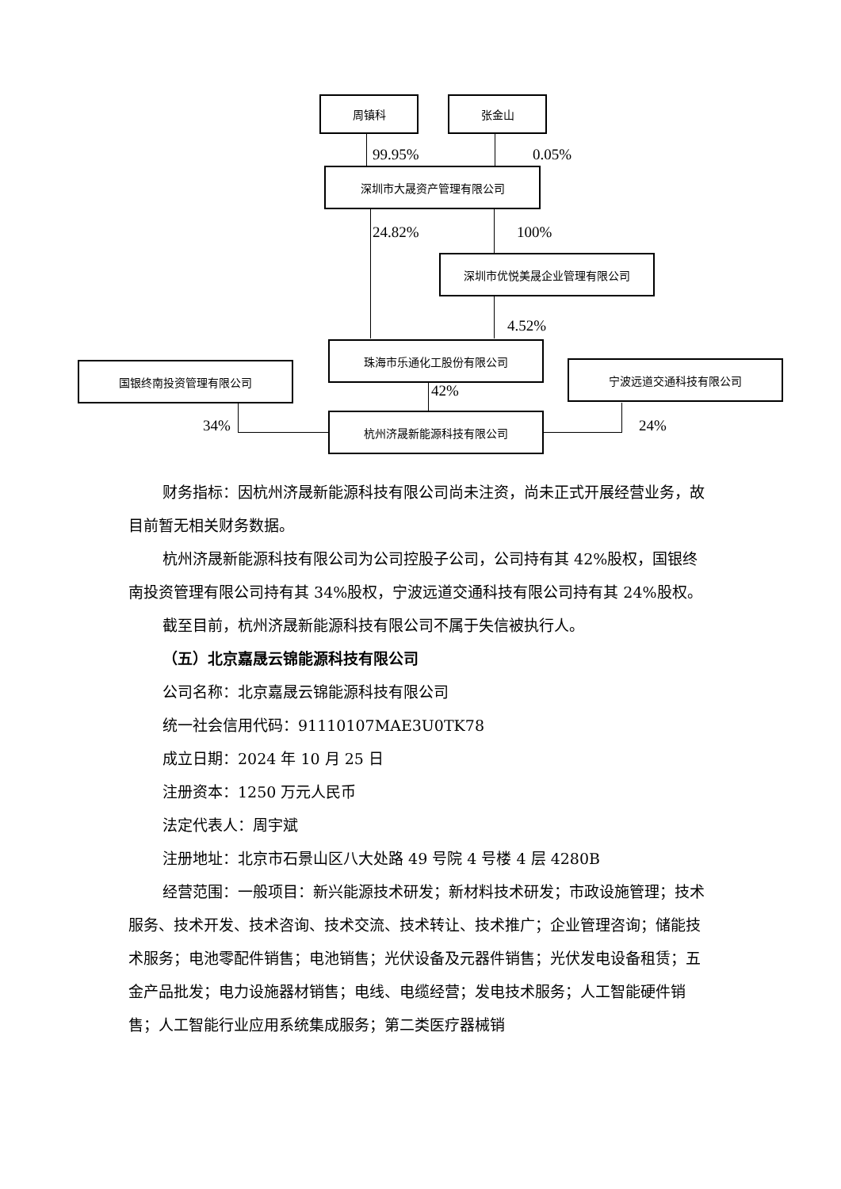周镇科 张金山
99.95% 0.05%
深圳市大晟资产管理有限公司
24.82% 100%
深圳市优悦美晟企业管理有限公司
4.52%
珠海市乐通化工股份有限公司
国银终南投资管理有限公司 宁波远道交通科技有限公司
42%
34% 24%
杭州济晟新能源科技有限公司
财务指标：因杭州济晟新能源科技有限公司尚未注资，尚未正式开展经营业务，故目前暂无相关财务数据。
杭州济晟新能源科技有限公司为公司控股子公司，公司持有其 42%股权，国银终南投资管理有限公司持有其 34%股权，宁波远道交通科技有限公司持有其 24%股权。
截至目前，杭州济晟新能源科技有限公司不属于失信被执行人。
（五）北京嘉晟云锦能源科技有限公司
公司名称：北京嘉晟云锦能源科技有限公司
统一社会信用代码：91110107MAE3U0TK78
成立日期：2024 年 10 月 25 日
注册资本：1250 万元人民币
法定代表人：周宇斌
注册地址：北京市石景山区八大处路 49 号院 4 号楼 4 层 4280B
经营范围：一般项目：新兴能源技术研发；新材料技术研发；市政设施管理；技术服务、技术开发、技术咨询、技术交流、技术转让、技术推广；企业管理咨询；储能技术服务；电池零配件销售；电池销售；光伏设备及元器件销售；光伏发电设备租赁；五金产品批发；电力设施器材销售；电线、电缆经营；发电技术服务；人工智能硬件销售；人工智能行业应用系统集成服务；第二类医疗器械销